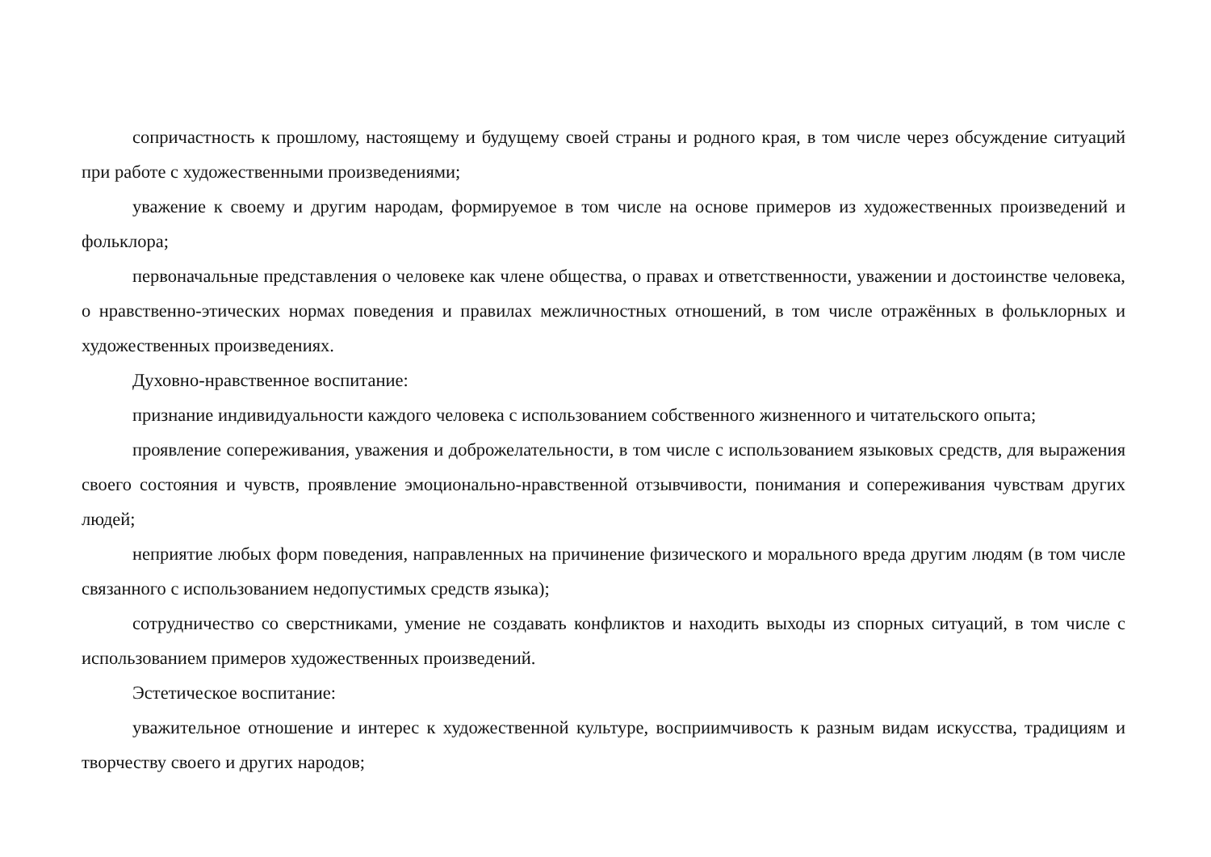сопричастность к прошлому, настоящему и будущему своей страны и родного края, в том числе через обсуждение ситуаций при работе с художественными произведениями;
уважение к своему и другим народам, формируемое в том числе на основе примеров из художественных произведений и фольклора;
первоначальные представления о человеке как члене общества, о правах и ответственности, уважении и достоинстве человека, о нравственно-этических нормах поведения и правилах межличностных отношений, в том числе отражённых в фольклорных и художественных произведениях.
Духовно-нравственное воспитание:
признание индивидуальности каждого человека с использованием собственного жизненного и читательского опыта;
проявление сопереживания, уважения и доброжелательности, в том числе с использованием языковых средств, для выражения своего состояния и чувств, проявление эмоционально-нравственной отзывчивости, понимания и сопереживания чувствам других людей;
неприятие любых форм поведения, направленных на причинение физического и морального вреда другим людям (в том числе связанного с использованием недопустимых средств языка);
сотрудничество со сверстниками, умение не создавать конфликтов и находить выходы из спорных ситуаций, в том числе с использованием примеров художественных произведений.
Эстетическое воспитание:
уважительное отношение и интерес к художественной культуре, восприимчивость к разным видам искусства, традициям и творчеству своего и других народов;